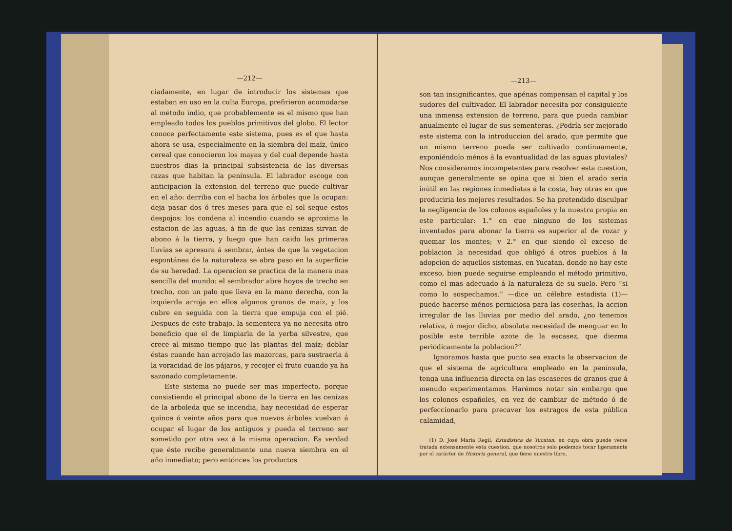—212—
ciadamente, en lugar de introducir los sistemas que estaban en uso en la culta Europa, prefirieron acomodarse al método indio, que probablemente es el mismo que han empleado todos los pueblos primitivos del globo. El lector conoce perfectamente este sistema, pues es el que hasta ahora se usa, especialmente en la siembra del maíz, único cereal que conocieron los mayas y del cual depende hasta nuestros dias la principal subsistencia de las diversas razas que habitan la península. El labrador escoge con anticipacion la extension del terreno que puede cultivar en el año: derriba con el hacha los árboles que la ocupan: deja pasar dos ó tres meses para que el sol seque estos despojos: los condena al incendio cuando se aproxima la estacion de las aguas, á fin de que las cenizas sirvan de abono á la tierra, y luego que han caido las primeras lluvias se apresura á sembrar, ántes de que la vegetacion espontánea de la naturaleza se abra paso en la superficie de su heredad. La operacion se practica de la manera mas sencilla del mundo: el sembrador abre hoyos de trecho en trecho, con un palo que lleva en la mano derecha, con la izquierda arroja en ellos algunos granos de maíz, y los cubre en seguida con la tierra que empuja con el pié. Despues de este trabajo, la sementera ya no necesita otro beneficio que el de limpiarla de la yerba silvestre, que crece al mismo tiempo que las plantas del maíz; doblar éstas cuando han arrojado las mazorcas, para sustraerla á la voracidad de los pájaros, y recojer el fruto cuando ya ha sazonado completamente.
Este sistema no puede ser mas imperfecto, porque consistiendo el principal abono de la tierra en las cenizas de la arboleda que se incendia, hay necesidad de esperar quince ó veinte años para que nuevos árboles vuelvan á ocupar el lugar de los antiguos y pueda el terreno ser sometido por otra vez á la misma operacion. Es verdad que éste recibe generalmente una nueva siembra en el año inmediato; pero entónces los productos
—213—
son tan insignificantes, que apénas compensan el capital y los sudores del cultivador. El labrador necesita por consiguiente una inmensa extension de terreno, para que pueda cambiar anualmente el lugar de sus sementeras. ¿Podría ser mejorado este sistema con la introduccion del arado, que permite que un mismo terreno pueda ser cultivado continuamente, exponiéndolo ménos á la evantualidad de las aguas pluviales? Nos consideramos incompetentes para resolver esta cuestion, aunque generalmente se opina que si bien el arado seria inútil en las regiones inmediatas á la costa, hay otras en que produciria los mejores resultados. Se ha pretendido disculpar la negligencia de los colonos españoles y la nuestra propia en este particular: 1.° en que ninguno de los sistemas inventados para abonar la tierra es superior al de rozar y quemar los montes; y 2.° en que siendo el exceso de poblacion la necesidad que obligó á otros pueblos á la adopcion de aquellos sistemas, en Yucatan, donde no hay este exceso, bien puede seguirse empleando el método primitivo, como el mas adecuado á la naturaleza de su suelo. Pero “si como lo sospechamos.” —dice un célebre estadista (1)—puede hacerse ménos perniciosa para las cosechas, la accion irregular de las lluvias por medio del arado, ¿no tenemos relativa, ó mejor dicho, absoluta necesidad de menguar en lo posible este terrible azote de la escasez, que diezma periódicamente la poblacion?”
Ignoramos hasta que punto sea exacta la observacion de que el sistema de agricultura empleado en la península, tenga una influencia directa en las escaseces de granos que á menudo experimentamos. Harémos notar sin embargo que los colonos españoles, en vez de cambiar de método ó de perfeccionarlo para precaver los estragos de esta pública calamidad,
(1) D. José María Regil, Estadística de Yucatan, en cuya obra puede verse tratada extensamente esta cuestion, que nosotros solo podemos tocar ligeramente por el carácter de Historia general, que tiene nuestro libro.